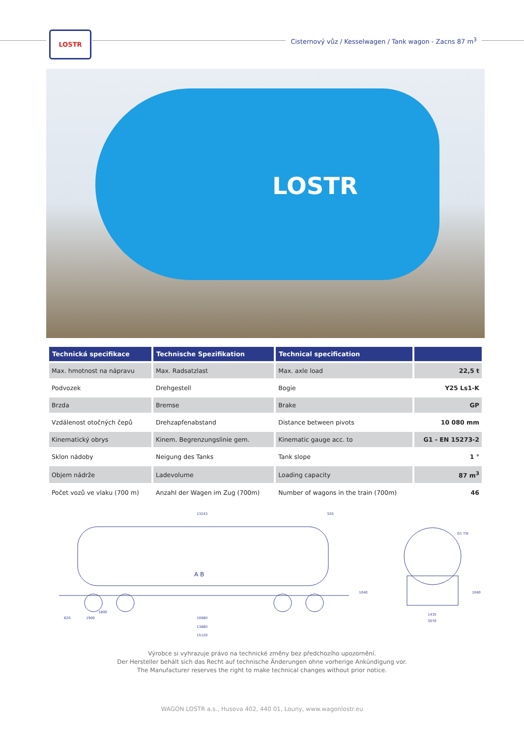LOSTR
Cisternový vůz / Kesselwagen / Tank wagon - Zacns 87 m<sup>3</sup>
LOSTR
| Technická specifikace | Technische Spezifikation | Technical specification | |
| --- | --- | --- | --- |
| Max. hmotnost na nápravu | Max. Radsatzlast | Max. axle load | 22,5 t |
| Podvozek | Drehgestell | Bogie | Y25 Ls1-K |
| Brzda | Bremse | Brake | GP |
| Vzdálenost otočných čepů | Drehzapfenabstand | Distance between pivots | 10 080 mm |
| Kinematický obrys | Kinem. Begrenzungslinie gem. | Kinematic gauge acc. to | G1 - EN 15273-2 |
| Sklon nádoby | Neigung des Tanks | Tank slope | 1 ° |
| Objem nádrže | Ladevolume | Loading capacity | 87 m<sup>3</sup> |
| Počet vozů ve vlaku (700 m) | Anzahl der Wagen im Zug (700m) | Number of wagons in the train (700m) | 46 |
13243 320
1800
620 1900 10080
13880
15120
1040
G1 TSI
1435
3070
1040
A B
Výrobce si vyhrazuje právo na technické změny bez předchozího upozornění.
Der Hersteller behält sich das Recht auf technische Änderungen ohne vorherige Ankündigung vor.
The Manufacturer reserves the right to make technical changes without prior notice.
WAGON LOSTR a.s., Husova 402, 440 01, Louny, www.wagonlostr.eu